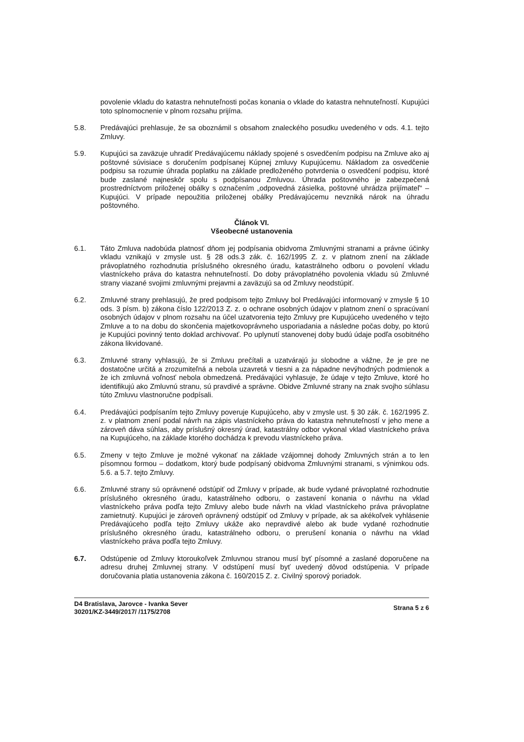povolenie vkladu do katastra nehnuteľnosti počas konania o vklade do katastra nehnuteľností. Kupujúci toto splnomocnenie v plnom rozsahu prijíma.
5.8. Predávajúci prehlasuje, že sa oboznámil s obsahom znaleckého posudku uvedeného v ods. 4.1. tejto Zmluvy.
5.9. Kupujúci sa zaväzuje uhradiť Predávajúcemu náklady spojené s osvedčením podpisu na Zmluve ako aj poštovné súvisiace s doručením podpísanej Kúpnej zmluvy Kupujúcemu. Nákladom za osvedčenie podpisu sa rozumie úhrada poplatku na základe predloženého potvrdenia o osvedčení podpisu, ktoré bude zaslané najneskôr spolu s podpísanou Zmluvou. Úhrada poštovného je zabezpečená prostredníctvom priloženej obálky s označením „odpovedná zásielka, poštovné uhrádza prijímateľ“ – Kupujúci. V prípade nepoužitia priloženej obálky Predávajúcemu nevzniká nárok na úhradu poštovného.
Článok VI.
Všeobecné ustanovenia
6.1. Táto Zmluva nadobúda platnosť dňom jej podpísania obidvoma Zmluvnými stranami a právne účinky vkladu vznikajú v zmysle ust. § 28 ods.3 zák. č. 162/1995 Z. z. v platnom znení na základe právoplatného rozhodnutia príslušného okresného úradu, katastrálneho odboru o povolení vkladu vlastníckeho práva do katastra nehnuteľností. Do doby právoplatného povolenia vkladu sú Zmluvné strany viazané svojimi zmluvnými prejavmi a zaväzujú sa od Zmluvy neodstúpiť.
6.2. Zmluvné strany prehlasujú, že pred podpisom tejto Zmluvy bol Predávajúci informovaný v zmysle § 10 ods. 3 písm. b) zákona číslo 122/2013 Z. z. o ochrane osobných údajov v platnom znení o spracúvaní osobných údajov v plnom rozsahu na účel uzatvorenia tejto Zmluvy pre Kupujúceho uvedeného v tejto Zmluve a to na dobu do skončenia majetkovoprávneho usporiadania a následne počas doby, po ktorú je Kupujúci povinný tento doklad archivovať. Po uplynutí stanovenej doby budú údaje podľa osobitného zákona likvidované.
6.3. Zmluvné strany vyhlasujú, že si Zmluvu prečítali a uzatvárajú ju slobodne a vážne, že je pre ne dostatočne určitá a zrozumiteľná a nebola uzavretá v tiesni a za nápadne nevýhodných podmienok a že ich zmluvná voľnosť nebola obmedzená. Predávajúci vyhlasuje, že údaje v tejto Zmluve, ktoré ho identifikujú ako Zmluvnú stranu, sú pravdivé a správne. Obidve Zmluvné strany na znak svojho súhlasu túto Zmluvu vlastnoručne podpísali.
6.4. Predávajúci podpísaním tejto Zmluvy poveruje Kupujúceho, aby v zmysle ust. § 30 zák. č. 162/1995 Z. z. v platnom znení podal návrh na zápis vlastníckeho práva do katastra nehnuteľností v jeho mene a zároveň dáva súhlas, aby príslušný okresný úrad, katastrálny odbor vykonal vklad vlastníckeho práva na Kupujúceho, na základe ktorého dochádza k prevodu vlastníckeho práva.
6.5. Zmeny v tejto Zmluve je možné vykonať na základe vzájomnej dohody Zmluvných strán a to len písomnou formou – dodatkom, ktorý bude podpísaný obidvoma Zmluvnými stranami, s výnimkou ods. 5.6. a 5.7. tejto Zmluvy.
6.6. Zmluvné strany sú oprávnené odstúpiť od Zmluvy v prípade, ak bude vydané právoplatné rozhodnutie príslušného okresného úradu, katastrálneho odboru, o zastavení konania o návrhu na vklad vlastníckeho práva podľa tejto Zmluvy alebo bude návrh na vklad vlastníckeho práva právoplatne zamietnutý. Kupujúci je zároveň oprávnený odstúpiť od Zmluvy v prípade, ak sa akékoľvek vyhlásenie Predávajúceho podľa tejto Zmluvy ukáže ako nepravdivé alebo ak bude vydané rozhodnutie príslušného okresného úradu, katastrálneho odboru, o prerušení konania o návrhu na vklad vlastníckeho práva podľa tejto Zmluvy.
6.7. Odstúpenie od Zmluvy ktoroukoľvek Zmluvnou stranou musí byť písomné a zaslané doporučene na adresu druhej Zmluvnej strany. V odstúpení musí byť uvedený dôvod odstúpenia. V prípade doručovania platia ustanovenia zákona č. 160/2015 Z. z. Civilný sporový poriadok.
D4 Bratislava, Jarovce - Ivanka Sever
30201/KZ-3449/2017/ /1175/2708
Strana 5 z 6